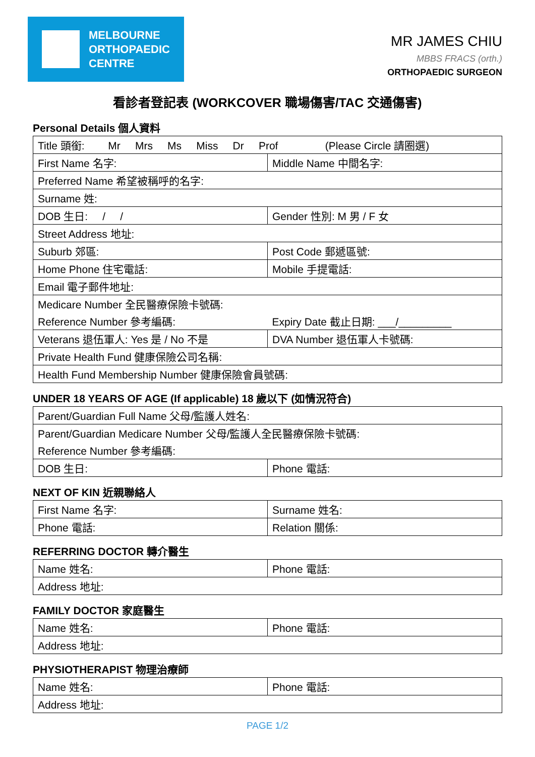MELBOURNE
ORTHOPAEDIC
CENTRE
MR JAMES CHIU
MBBS FRACS (orth.)
ORTHOPAEDIC SURGEON
看診者登記表 (WORKCOVER 職場傷害/TAC 交通傷害)
Personal Details 個人資料
| Title 頭銜: Mr Mrs Ms Miss Dr Prof (Please Circle 請圈選) | |
| First Name 名字: | Middle Name 中間名字: |
| Preferred Name 希望被稱呼的名字: | |
| Surname 姓: | |
| DOB 生日: / / | Gender 性別: M 男 / F 女 |
| Street Address 地址: | |
| Suburb 郊區: | Post Code 郵遞區號: |
| Home Phone 住宅電話: | Mobile 手提電話: |
| Email 電子郵件地址: | |
| Medicare Number 全民醫療保險卡號碼: | |
| Reference Number 參考編碼: | Expiry Date 截止日期: ___/_________ |
| Veterans 退伍軍人: Yes 是 / No 不是 | DVA Number 退伍軍人卡號碼: |
| Private Health Fund 健康保險公司名稱: | |
| Health Fund Membership Number 健康保險會員號碼: | |
UNDER 18 YEARS OF AGE (If applicable) 18 歲以下 (如情況符合)
| Parent/Guardian Full Name 父母/監護人姓名: | |
| Parent/Guardian Medicare Number 父母/監護人全民醫療保險卡號碼: | |
| Reference Number 參考編碼: | |
| DOB 生日: | Phone 電話: |
NEXT OF KIN 近親聯絡人
| First Name 名字: | Surname 姓名: |
| Phone 電話: | Relation 關係: |
REFERRING DOCTOR 轉介醫生
| Name 姓名: | Phone 電話: |
| Address 地址: | |
FAMILY DOCTOR 家庭醫生
| Name 姓名: | Phone 電話: |
| Address 地址: | |
PHYSIOTHERAPIST 物理治療師
| Name 姓名: | Phone 電話: |
| Address 地址: | |
PAGE 1/2